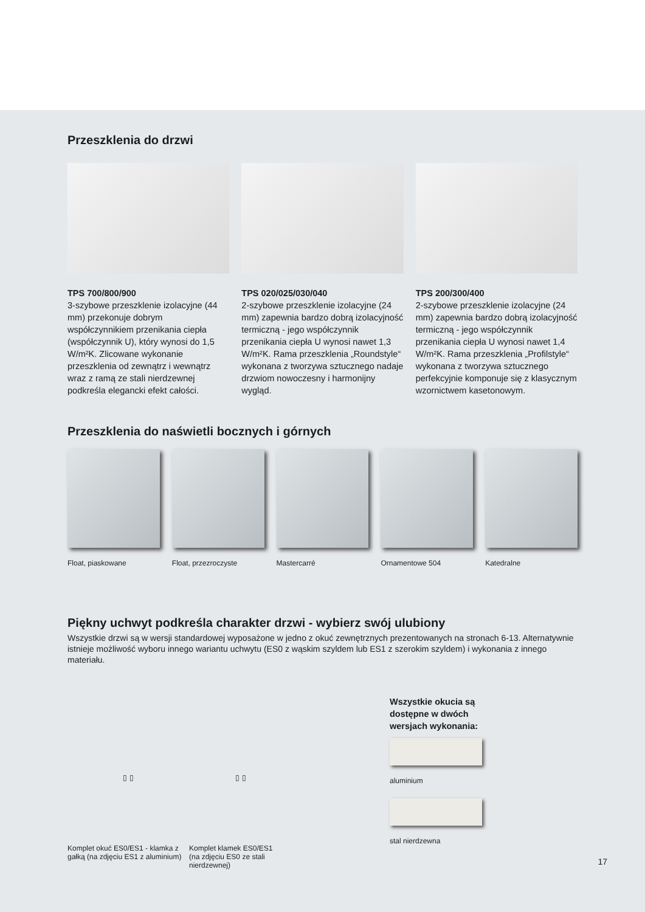Przeszklenia do drzwi
TPS 700/800/900
3-szybowe przeszklenie izolacyjne (44 mm) przekonuje dobrym współczynnikiem przenikania ciepła (współczynnik U), który wynosi do 1,5 W/m²K. Zlicowane wykonanie przeszklenia od zewnątrz i wewnątrz wraz z ramą ze stali nierdzewnej podkreśla elegancki efekt całości.
TPS 020/025/030/040
2-szybowe przeszklenie izolacyjne (24 mm) zapewnia bardzo dobrą izolacyjność termiczną - jego współczynnik przenikania ciepła U wynosi nawet 1,3 W/m²K. Rama przeszklenia „Roundstyle“ wykonana z tworzywa sztucznego nadaje drzwiom nowoczesny i harmonijny wygląd.
TPS 200/300/400
2-szybowe przeszklenie izolacyjne (24 mm) zapewnia bardzo dobrą izolacyjność termiczną - jego współczynnik przenikania ciepła U wynosi nawet 1,4 W/m²K. Rama przeszklenia „Profilstyle“ wykonana z tworzywa sztucznego perfekcyjnie komponuje się z klasycznym wzornictwem kasetonowym.
Przeszklenia do naświetli bocznych i górnych
Float, piaskowane Float, przezroczyste Mastercarré Ornamentowe 504 Katedralne
Piękny uchwyt podkreśla charakter drzwi - wybierz swój ulubiony
Wszystkie drzwi są w wersji standardowej wyposażone w jedno z okuć zewnętrznych prezentowanych na stronach 6-13. Alternatywnie istnieje możliwość wyboru innego wariantu uchwytu (ES0 z wąskim szyldem lub ES1 z szerokim szyldem) i wykonania z innego materiału.
▯ ▯
Komplet okuć ES0/ES1 - klamka z gałką (na zdjęciu ES1 z aluminium)
▯ ▯
Komplet klamek ES0/ES1
(na zdjęciu ES0 ze stali
nierdzewnej)
Wszystkie okucia są
dostępne w dwóch
wersjach wykonania:
aluminium
stal nierdzewna
17